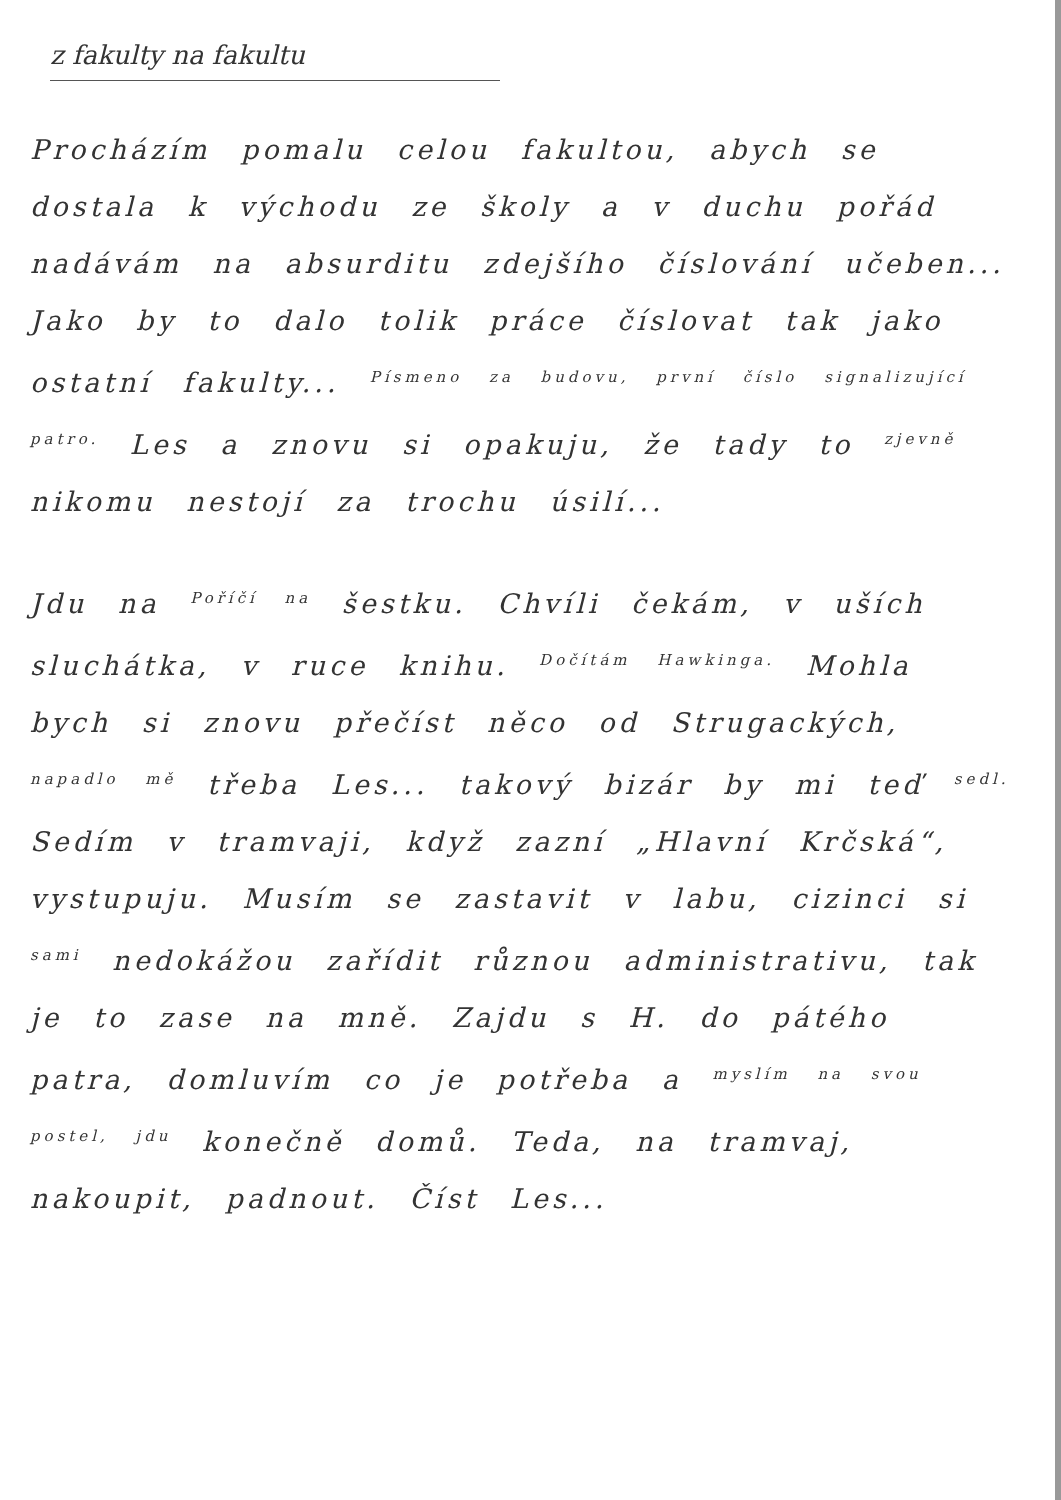z fakulty na fakultu
Procházím pomalu celou fakultou, abych se dostala k východu ze školy a v duchu pořád nadávám na absurditu zdejšího číslování učeben... Jako by to dalo tolik práce číslovat tak jako ostatní fakulty... <sup>Písmeno za budovu, první číslo signalizující patro.</sup> Les a znovu si opakuju, že tady to <sup>zjevně</sup> nikomu nestojí za trochu úsilí...
Jdu na <sup>Poříčí na</sup> šestku. Chvíli čekám, v uších sluchátka, v ruce knihu. <sup>Dočítám Hawkinga.</sup> Mohla bych si znovu přečíst něco od Strugackých, <sup>napadlo mě</sup> třeba Les... takový bizár by mi teď <sup>sedl.</sup> Sedím v tramvaji, když zazní „Hlavní Krčská“, vystupuju. Musím se zastavit v labu, cizinci si <sup>sami</sup> nedokážou zařídit různou administrativu, tak je to zase na mně. Zajdu s H. do pátého patra, domluvím co je potřeba a <sup>myslím na svou postel, jdu</sup> konečně domů. Teda, na tramvaj, nakoupit, padnout. Číst Les...